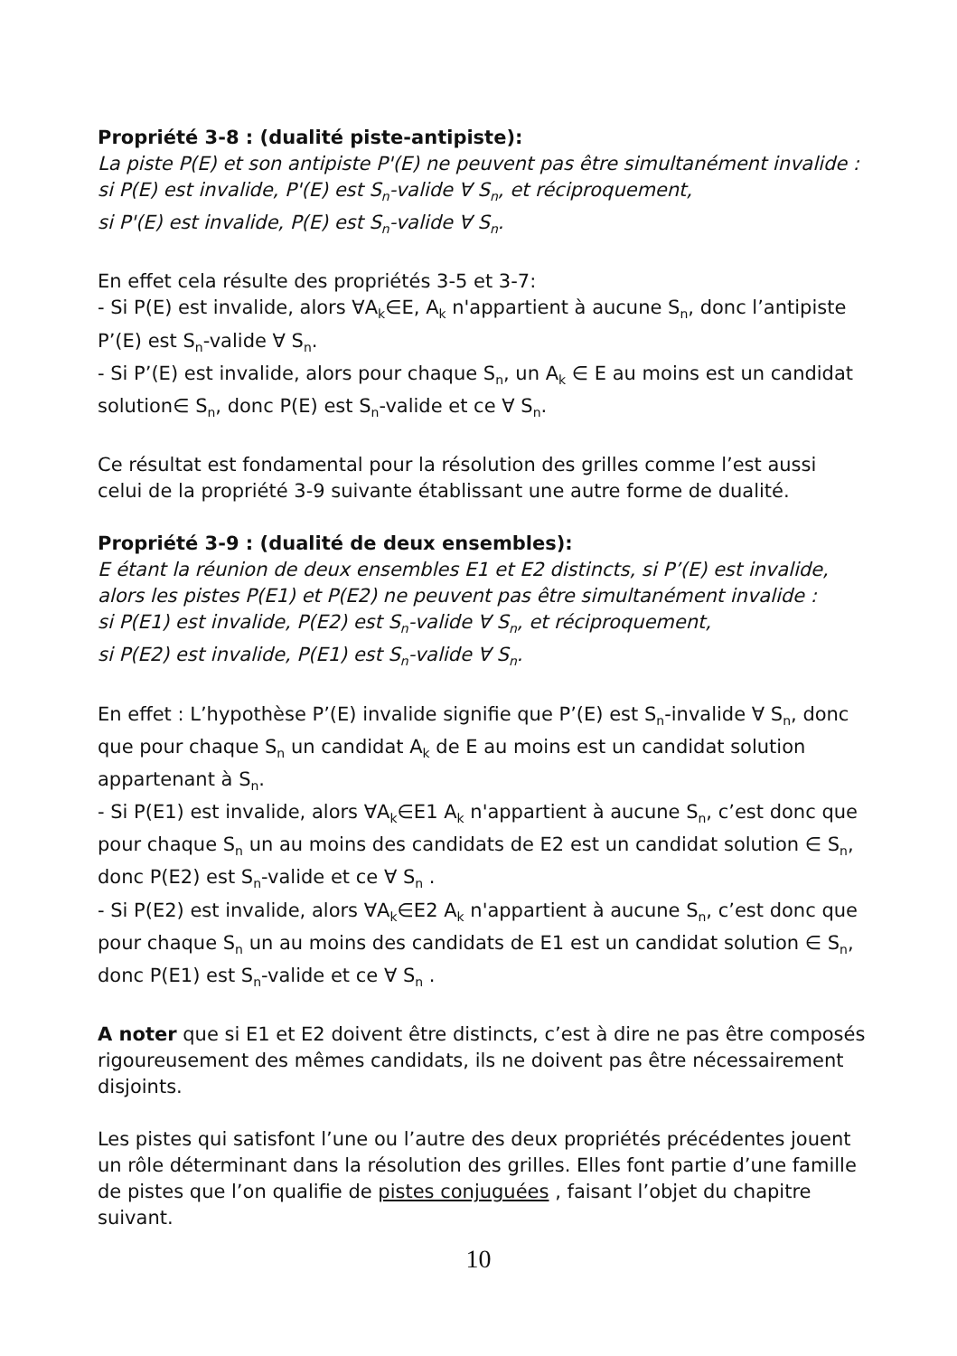Propriété 3-8 : (dualité piste-antipiste):
La piste P(E) et son antipiste P'(E) ne peuvent pas être simultanément invalide :
si P(E) est invalide, P'(E) est S<sub>n</sub>-valide ∀ S<sub>n</sub>, et réciproquement,
si P'(E) est invalide, P(E) est S<sub>n</sub>-valide ∀ S<sub>n</sub>.
En effet cela résulte des propriétés 3-5 et 3-7:
- Si P(E) est invalide, alors ∀A<sub>k</sub>∈E, A<sub>k</sub> n'appartient à aucune S<sub>n</sub>, donc l’antipiste P’(E) est S<sub>n</sub>-valide ∀ S<sub>n</sub>.
- Si P’(E) est invalide, alors pour chaque S<sub>n</sub>, un A<sub>k</sub> ∈ E au moins est un candidat solution∈ S<sub>n</sub>, donc P(E) est S<sub>n</sub>-valide et ce ∀ S<sub>n</sub>.
Ce résultat est fondamental pour la résolution des grilles comme l’est aussi celui de la propriété 3-9 suivante établissant une autre forme de dualité.
Propriété 3-9 : (dualité de deux ensembles):
E étant la réunion de deux ensembles E1 et E2 distincts, si P’(E) est invalide, alors les pistes P(E1) et P(E2) ne peuvent pas être simultanément invalide :
si P(E1) est invalide, P(E2) est S<sub>n</sub>-valide ∀ S<sub>n</sub>, et réciproquement,
si P(E2) est invalide, P(E1) est S<sub>n</sub>-valide ∀ S<sub>n</sub>.
En effet : L’hypothèse P’(E) invalide signifie que P’(E) est S<sub>n</sub>-invalide ∀ S<sub>n</sub>, donc que pour chaque S<sub>n</sub> un candidat A<sub>k</sub> de E au moins est un candidat solution appartenant à S<sub>n</sub>.
- Si P(E1) est invalide, alors ∀A<sub>k</sub>∈E1 A<sub>k</sub> n'appartient à aucune S<sub>n</sub>, c’est donc que pour chaque S<sub>n</sub> un au moins des candidats de E2 est un candidat solution ∈ S<sub>n</sub>, donc P(E2) est S<sub>n</sub>-valide et ce ∀ S<sub>n</sub> .
- Si P(E2) est invalide, alors ∀A<sub>k</sub>∈E2 A<sub>k</sub> n'appartient à aucune S<sub>n</sub>, c’est donc que pour chaque S<sub>n</sub> un au moins des candidats de E1 est un candidat solution ∈ S<sub>n</sub>, donc P(E1) est S<sub>n</sub>-valide et ce ∀ S<sub>n</sub> .
A noter que si E1 et E2 doivent être distincts, c’est à dire ne pas être composés rigoureusement des mêmes candidats, ils ne doivent pas être nécessairement disjoints.
Les pistes qui satisfont l’une ou l’autre des deux propriétés précédentes jouent un rôle déterminant dans la résolution des grilles. Elles font partie d’une famille de pistes que l’on qualifie de pistes conjuguées , faisant l’objet du chapitre suivant.
10